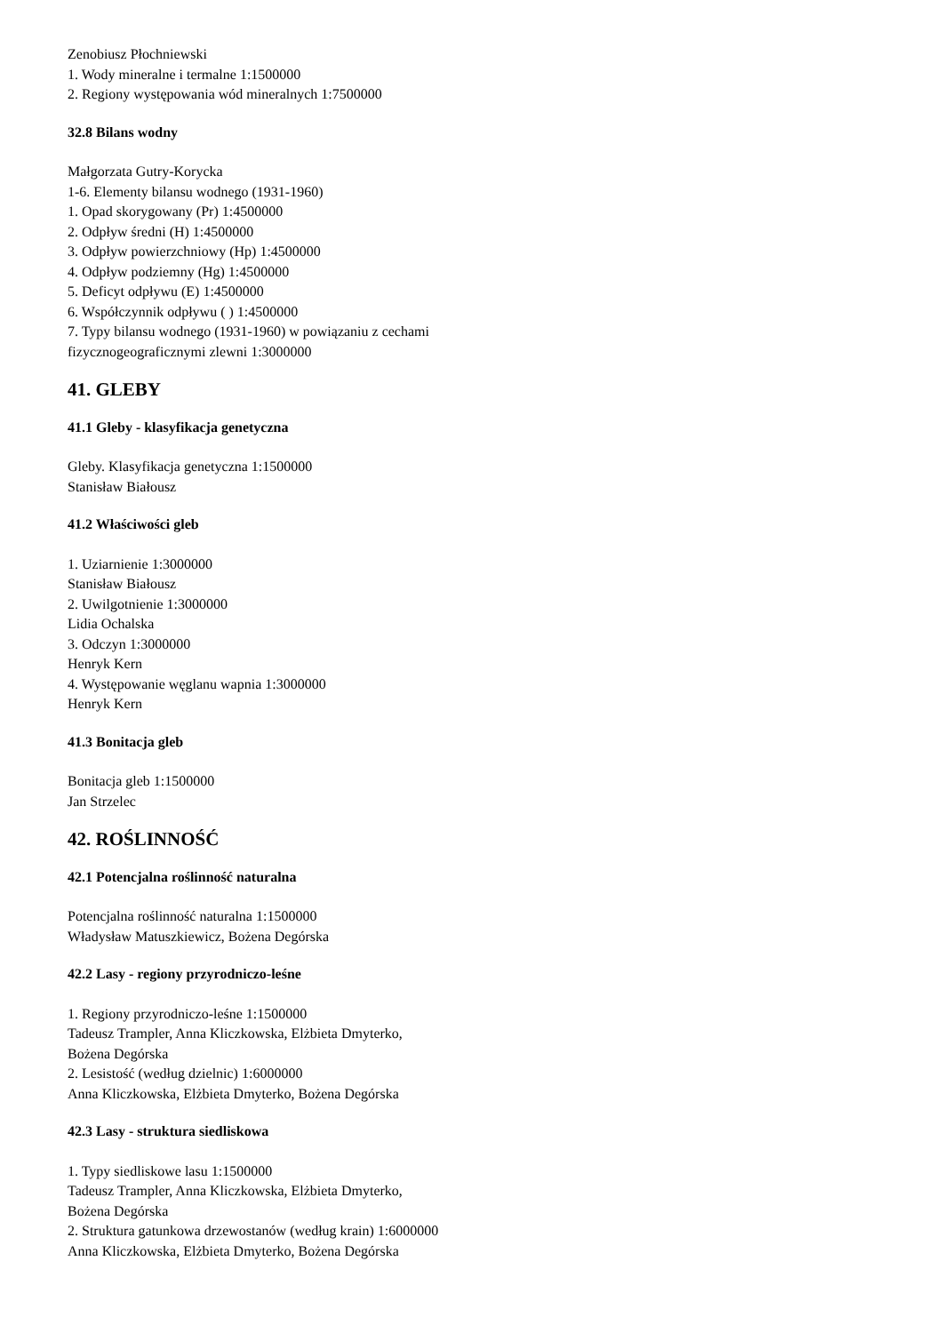Zenobiusz Płochniewski
1. Wody mineralne i termalne 1:1500000
2. Regiony występowania wód mineralnych 1:7500000
32.8 Bilans wodny
Małgorzata Gutry-Korycka
1-6. Elementy bilansu wodnego (1931-1960)
1. Opad skorygowany (Pr) 1:4500000
2. Odpływ średni (H) 1:4500000
3. Odpływ powierzchniowy (Hp) 1:4500000
4. Odpływ podziemny (Hg) 1:4500000
5. Deficyt odpływu (E) 1:4500000
6. Współczynnik odpływu ( ) 1:4500000
7. Typy bilansu wodnego (1931-1960) w powiązaniu z cechami
fizycznogeograficznymi zlewni 1:3000000
41. GLEBY
41.1 Gleby - klasyfikacja genetyczna
Gleby. Klasyfikacja genetyczna 1:1500000
Stanisław Białousz
41.2 Właściwości gleb
1. Uziarnienie 1:3000000
Stanisław Białousz
2. Uwilgotnienie 1:3000000
Lidia Ochalska
3. Odczyn 1:3000000
Henryk Kern
4. Występowanie węglanu wapnia 1:3000000
Henryk Kern
41.3 Bonitacja gleb
Bonitacja gleb 1:1500000
Jan Strzelec
42. ROŚLINNOŚĆ
42.1 Potencjalna roślinność naturalna
Potencjalna roślinność naturalna 1:1500000
Władysław Matuszkiewicz, Bożena Degórska
42.2 Lasy - regiony przyrodniczo-leśne
1. Regiony przyrodniczo-leśne 1:1500000
Tadeusz Trampler, Anna Kliczkowska, Elżbieta Dmyterko,
Bożena Degórska
2. Lesistość (według dzielnic) 1:6000000
Anna Kliczkowska, Elżbieta Dmyterko, Bożena Degórska
42.3 Lasy - struktura siedliskowa
1. Typy siedliskowe lasu 1:1500000
Tadeusz Trampler, Anna Kliczkowska, Elżbieta Dmyterko,
Bożena Degórska
2. Struktura gatunkowa drzewostanów (według krain) 1:6000000
Anna Kliczkowska, Elżbieta Dmyterko, Bożena Degórska